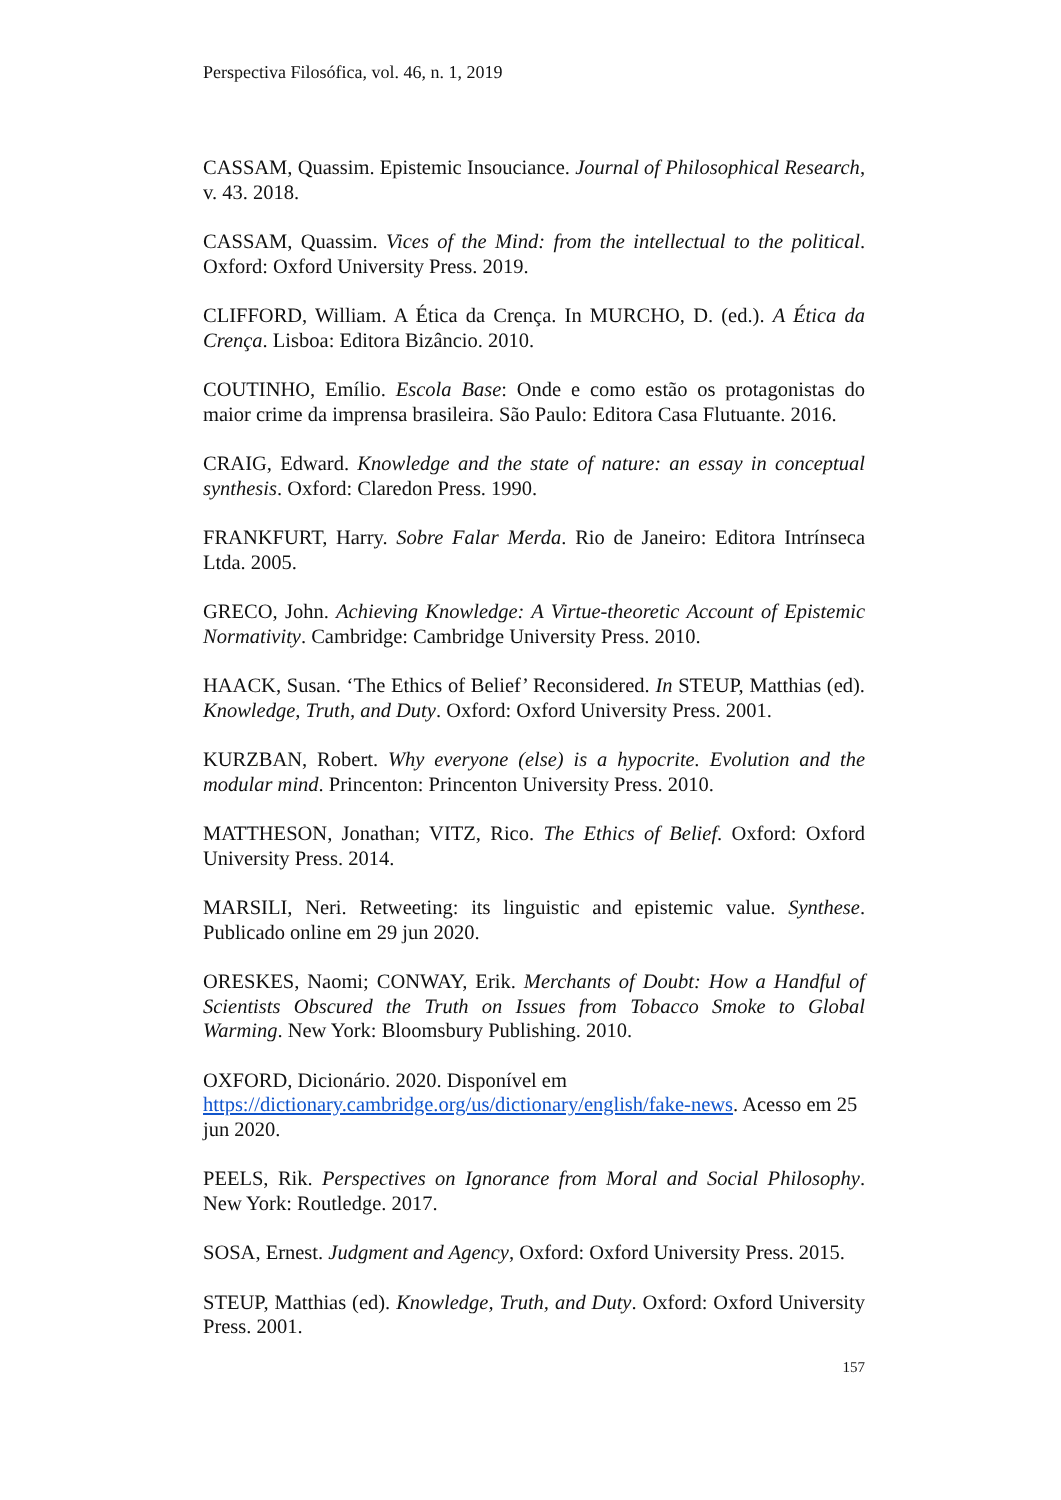Perspectiva Filosófica, vol. 46, n. 1, 2019
CASSAM, Quassim. Epistemic Insouciance. Journal of Philosophical Research, v. 43. 2018.
CASSAM, Quassim. Vices of the Mind: from the intellectual to the political. Oxford: Oxford University Press. 2019.
CLIFFORD, William. A Ética da Crença. In MURCHO, D. (ed.). A Ética da Crença. Lisboa: Editora Bizâncio. 2010.
COUTINHO, Emílio. Escola Base: Onde e como estão os protagonistas do maior crime da imprensa brasileira. São Paulo: Editora Casa Flutuante. 2016.
CRAIG, Edward. Knowledge and the state of nature: an essay in conceptual synthesis. Oxford: Claredon Press. 1990.
FRANKFURT, Harry. Sobre Falar Merda. Rio de Janeiro: Editora Intrínseca Ltda. 2005.
GRECO, John. Achieving Knowledge: A Virtue-theoretic Account of Epistemic Normativity. Cambridge: Cambridge University Press. 2010.
HAACK, Susan. ‘The Ethics of Belief’ Reconsidered. In STEUP, Matthias (ed). Knowledge, Truth, and Duty. Oxford: Oxford University Press. 2001.
KURZBAN, Robert. Why everyone (else) is a hypocrite. Evolution and the modular mind. Princenton: Princenton University Press. 2010.
MATTHESON, Jonathan; VITZ, Rico. The Ethics of Belief. Oxford: Oxford University Press. 2014.
MARSILI, Neri. Retweeting: its linguistic and epistemic value. Synthese. Publicado online em 29 jun 2020.
ORESKES, Naomi; CONWAY, Erik. Merchants of Doubt: How a Handful of Scientists Obscured the Truth on Issues from Tobacco Smoke to Global Warming. New York: Bloomsbury Publishing. 2010.
OXFORD, Dicionário. 2020. Disponível em
https://dictionary.cambridge.org/us/dictionary/english/fake-news. Acesso em 25 jun 2020.
PEELS, Rik. Perspectives on Ignorance from Moral and Social Philosophy. New York: Routledge. 2017.
SOSA, Ernest. Judgment and Agency, Oxford: Oxford University Press. 2015.
STEUP, Matthias (ed). Knowledge, Truth, and Duty. Oxford: Oxford University Press. 2001.
157